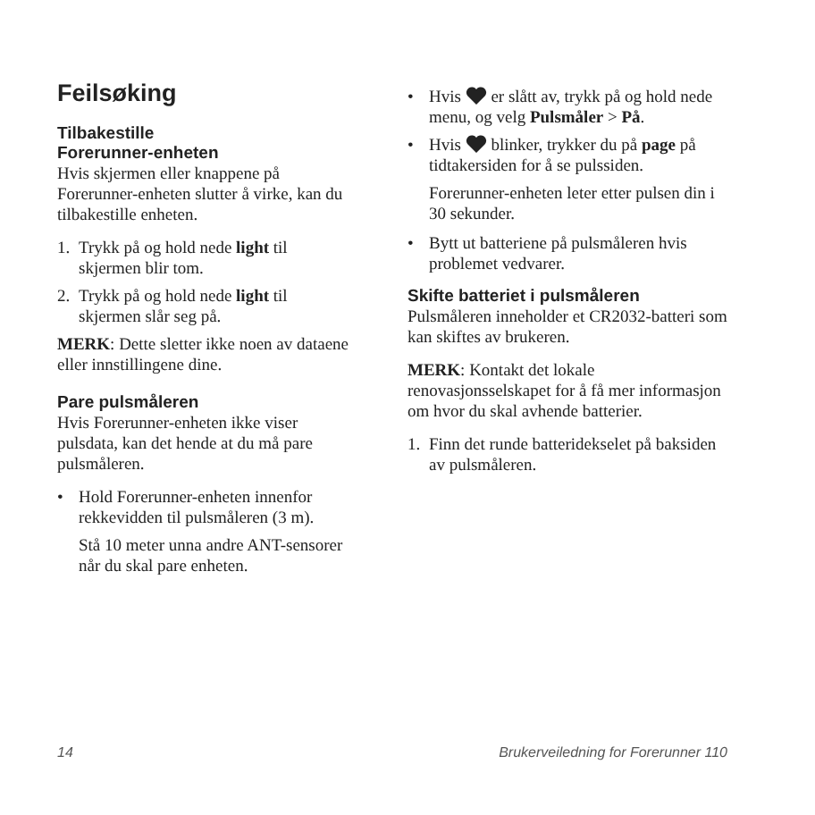Feilsøking
Tilbakestille
Forerunner-enheten
Hvis skjermen eller knappene på Forerunner-enheten slutter å virke, kan du tilbakestille enheten.
1. Trykk på og hold nede light til skjermen blir tom.
2. Trykk på og hold nede light til skjermen slår seg på.
MERK: Dette sletter ikke noen av dataene eller innstillingene dine.
Pare pulsmåleren
Hvis Forerunner-enheten ikke viser pulsdata, kan det hende at du må pare pulsmåleren.
• Hold Forerunner-enheten innenfor rekkevidden til pulsmåleren (3 m).
Stå 10 meter unna andre ANT-sensorer når du skal pare enheten.
• Hvis er slått av, trykk på og hold nede menu, og velg Pulsmåler > På.
• Hvis blinker, trykker du på page på tidtakersiden for å se pulssiden.
Forerunner-enheten leter etter pulsen din i 30 sekunder.
• Bytt ut batteriene på pulsmåleren hvis problemet vedvarer.
Skifte batteriet i pulsmåleren
Pulsmåleren inneholder et CR2032-batteri som kan skiftes av brukeren.
MERK: Kontakt det lokale renovasjonsselskapet for å få mer informasjon om hvor du skal avhende batterier.
1. Finn det runde batteridekselet på baksiden av pulsmåleren.
14 Brukerveiledning for Forerunner 110